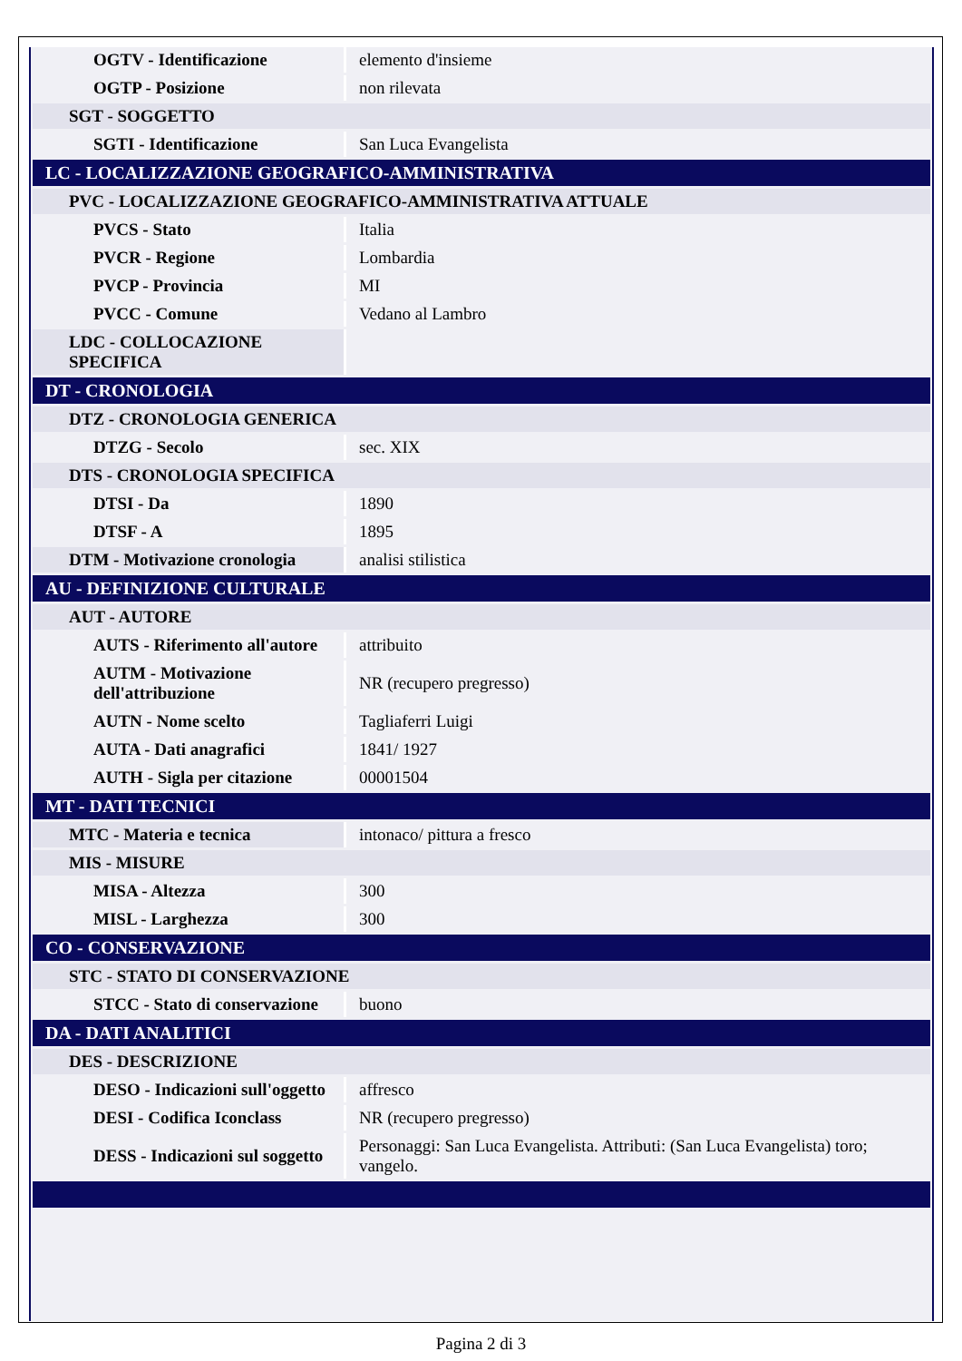| OGTV - Identificazione | elemento d'insieme |
| OGTP - Posizione | non rilevata |
| SGT - SOGGETTO | |
| SGTI - Identificazione | San Luca Evangelista |
| LC - LOCALIZZAZIONE GEOGRAFICO-AMMINISTRATIVA | |
| PVC - LOCALIZZAZIONE GEOGRAFICO-AMMINISTRATIVA ATTUALE | |
| PVCS - Stato | Italia |
| PVCR - Regione | Lombardia |
| PVCP - Provincia | MI |
| PVCC - Comune | Vedano al Lambro |
| LDC - COLLOCAZIONE SPECIFICA | |
| DT - CRONOLOGIA | |
| DTZ - CRONOLOGIA GENERICA | |
| DTZG - Secolo | sec. XIX |
| DTS - CRONOLOGIA SPECIFICA | |
| DTSI - Da | 1890 |
| DTSF - A | 1895 |
| DTM - Motivazione cronologia | analisi stilistica |
| AU - DEFINIZIONE CULTURALE | |
| AUT - AUTORE | |
| AUTS - Riferimento all'autore | attribuito |
| AUTM - Motivazione dell'attribuzione | NR (recupero pregresso) |
| AUTN - Nome scelto | Tagliaferri Luigi |
| AUTA - Dati anagrafici | 1841/ 1927 |
| AUTH - Sigla per citazione | 00001504 |
| MT - DATI TECNICI | |
| MTC - Materia e tecnica | intonaco/ pittura a fresco |
| MIS - MISURE | |
| MISA - Altezza | 300 |
| MISL - Larghezza | 300 |
| CO - CONSERVAZIONE | |
| STC - STATO DI CONSERVAZIONE | |
| STCC - Stato di conservazione | buono |
| DA - DATI ANALITICI | |
| DES - DESCRIZIONE | |
| DESO - Indicazioni sull'oggetto | affresco |
| DESI - Codifica Iconclass | NR (recupero pregresso) |
| DESS - Indicazioni sul soggetto | Personaggi: San Luca Evangelista. Attributi: (San Luca Evangelista) toro; vangelo. |
Pagina 2 di 3